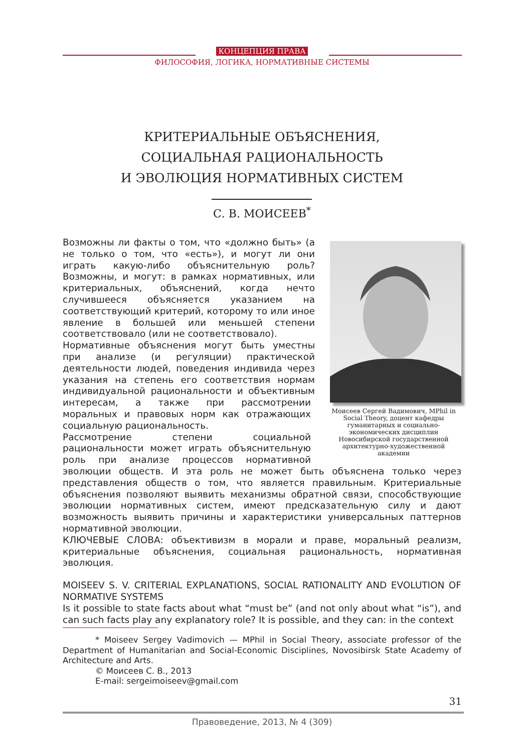КОНЦЕПЦИЯ ПРАВА
ФИЛОСОФИЯ, ЛОГИКА, НОРМАТИВНЫЕ СИСТЕМЫ
КРИТЕРИАЛЬНЫЕ ОБЪЯСНЕНИЯ,
СОЦИАЛЬНАЯ РАЦИОНАЛЬНОСТЬ
И ЭВОЛЮЦИЯ НОРМАТИВНЫХ СИСТЕМ
С. В. МОИСЕЕВ<sup>*</sup>
Моисеев Сергей Вадимович, MPhil in Social Theory, доцент кафедры гуманитарных и социально-экономических дисциплин Новосибирской государственной архитектурно-художественной академии
Возможны ли факты о том, что «должно быть» (а не только о том, что «есть»), и могут ли они играть какую-либо объяснительную роль? Возможны, и могут: в рамках нормативных, или критериальных, объяснений, когда нечто случившееся объясняется указанием на соответствующий критерий, которому то или иное явление в большей или меньшей степени соответствовало (или не соответствовало).
Нормативные объяснения могут быть уместны при анализе (и регуляции) практической деятельности людей, поведения индивида через указания на степень его соответствия нормам индивидуальной рациональности и объективным интересам, а также при рассмотрении моральных и правовых норм как отражающих социальную рациональность.
Рассмотрение степени социальной рациональности может играть объяснительную роль при анализе процессов нормативной эволюции обществ. И эта роль не может быть объяснена только через представления обществ о том, что является правильным. Критериальные объяснения позволяют выявить механизмы обратной связи, способствующие эволюции нормативных систем, имеют предсказательную силу и дают возможность выявить причины и характеристики универсальных паттернов нормативной эволюции.
КЛЮЧЕВЫЕ СЛОВА: объективизм в морали и праве, моральный реализм, критериальные объяснения, социальная рациональность, нормативная эволюция.
MOISEEV S. V. CRITERIAL EXPLANATIONS, SOCIAL RATIONALITY AND EVOLUTION OF NORMATIVE SYSTEMS
Is it possible to state facts about what “must be” (and not only about what “is”), and can such facts play any explanatory role? It is possible, and they can: in the context
* Moiseev Sergey Vadimovich — MPhil in Social Theory, associate professor of the Department of Humanitarian and Social-Economic Disciplines, Novosibirsk State Academy of Architecture and Arts.
© Моисеев С. В., 2013
E-mail: sergeimoiseev@gmail.com
31
Правоведение, 2013, № 4 (309)